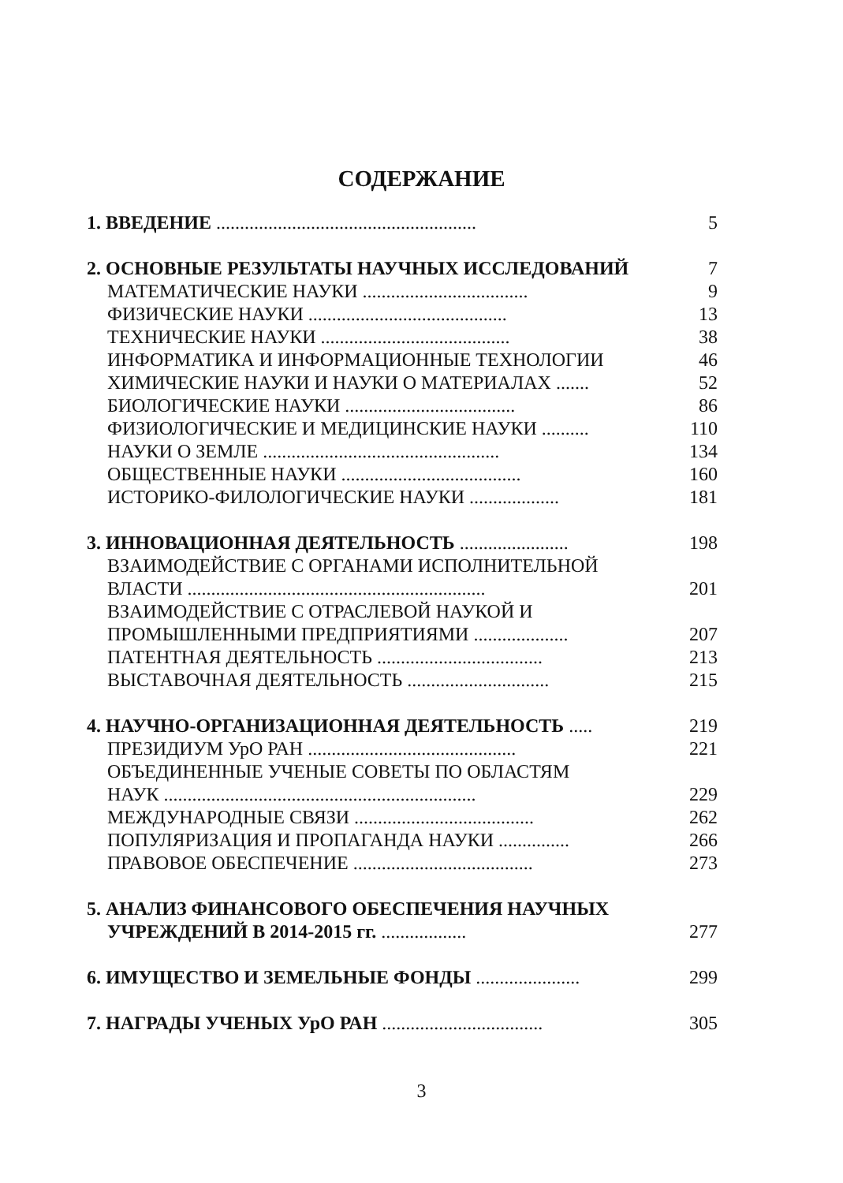СОДЕРЖАНИЕ
1. ВВЕДЕНИЕ ....................................................... 5
2. ОСНОВНЫЕ РЕЗУЛЬТАТЫ НАУЧНЫХ ИССЛЕДОВАНИЙ 7
МАТЕМАТИЧЕСКИЕ НАУКИ ................................... 9
ФИЗИЧЕСКИЕ НАУКИ .......................................... 13
ТЕХНИЧЕСКИЕ НАУКИ ........................................ 38
ИНФОРМАТИКА И ИНФОРМАЦИОННЫЕ ТЕХНОЛОГИИ 46
ХИМИЧЕСКИЕ НАУКИ И НАУКИ О МАТЕРИАЛАХ ....... 52
БИОЛОГИЧЕСКИЕ НАУКИ .................................... 86
ФИЗИОЛОГИЧЕСКИЕ И МЕДИЦИНСКИЕ НАУКИ .......... 110
НАУКИ О ЗЕМЛЕ .................................................. 134
ОБЩЕСТВЕННЫЕ НАУКИ ...................................... 160
ИСТОРИКО-ФИЛОЛОГИЧЕСКИЕ НАУКИ ................... 181
3. ИННОВАЦИОННАЯ ДЕЯТЕЛЬНОСТЬ ....................... 198
ВЗАИМОДЕЙСТВИЕ С ОРГАНАМИ ИСПОЛНИТЕЛЬНОЙ
ВЛАСТИ ............................................................... 201
ВЗАИМОДЕЙСТВИЕ С ОТРАСЛЕВОЙ НАУКОЙ И
ПРОМЫШЛЕННЫМИ ПРЕДПРИЯТИЯМИ .................... 207
ПАТЕНТНАЯ ДЕЯТЕЛЬНОСТЬ ................................... 213
ВЫСТАВОЧНАЯ ДЕЯТЕЛЬНОСТЬ .............................. 215
4. НАУЧНО-ОРГАНИЗАЦИОННАЯ ДЕЯТЕЛЬНОСТЬ ..... 219
ПРЕЗИДИУМ УрО РАН ............................................ 221
ОБЪЕДИНЕННЫЕ УЧЕНЫЕ СОВЕТЫ ПО ОБЛАСТЯМ
НАУК .................................................................. 229
МЕЖДУНАРОДНЫЕ СВЯЗИ ...................................... 262
ПОПУЛЯРИЗАЦИЯ И ПРОПАГАНДА НАУКИ ............... 266
ПРАВОВОЕ ОБЕСПЕЧЕНИЕ ...................................... 273
5. АНАЛИЗ ФИНАНСОВОГО ОБЕСПЕЧЕНИЯ НАУЧНЫХ
УЧРЕЖДЕНИЙ В 2014-2015 гг. .................. 277
6. ИМУЩЕСТВО И ЗЕМЕЛЬНЫЕ ФОНДЫ ...................... 299
7. НАГРАДЫ УЧЕНЫХ УрО РАН .................................. 305
3